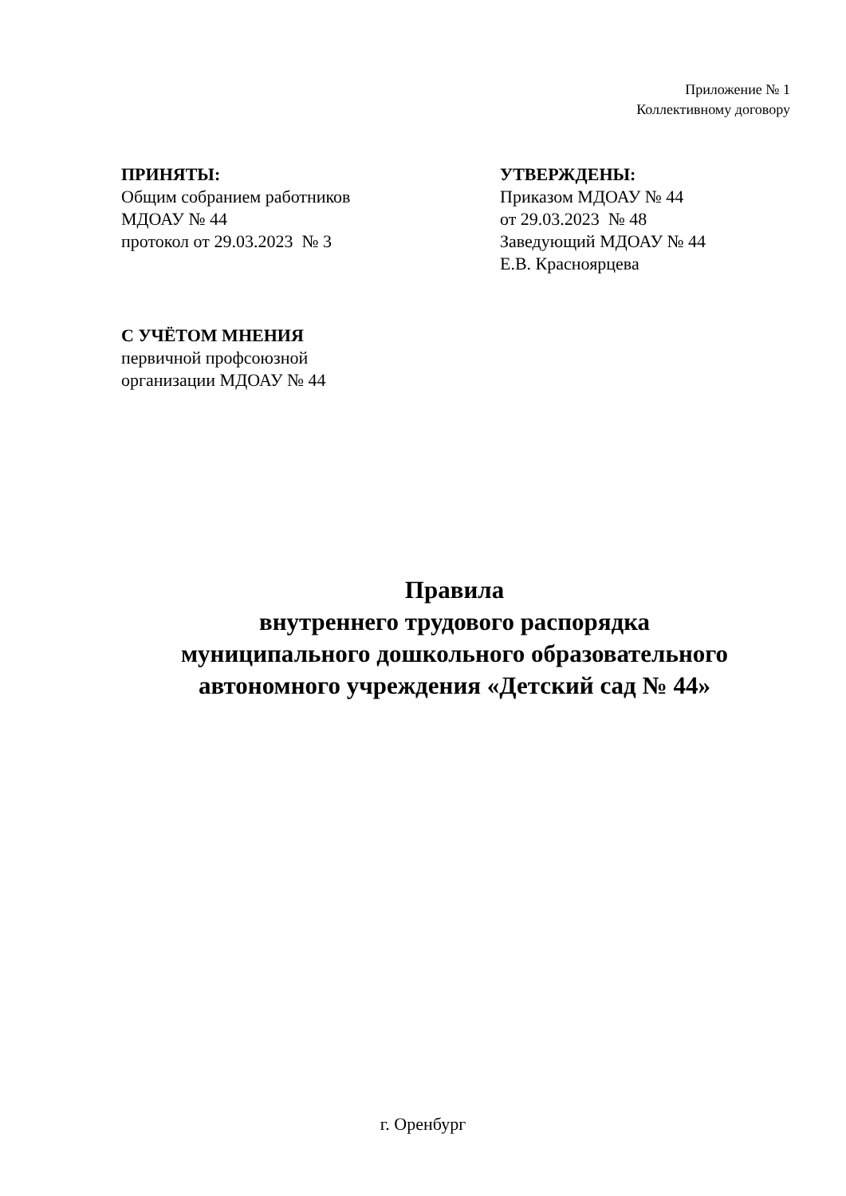Приложение № 1
Коллективному договору
ПРИНЯТЫ:
Общим собранием работников
МДОАУ № 44
протокол от 29.03.2023 № 3
УТВЕРЖДЕНЫ:
Приказом МДОАУ № 44
от 29.03.2023 № 48
Заведующий МДОАУ № 44
Е.В. Красноярцева
С УЧЁТОМ МНЕНИЯ
первичной профсоюзной
организации МДОАУ № 44
Правила
внутреннего трудового распорядка
муниципального дошкольного образовательного
автономного учреждения «Детский сад № 44»
г. Оренбург